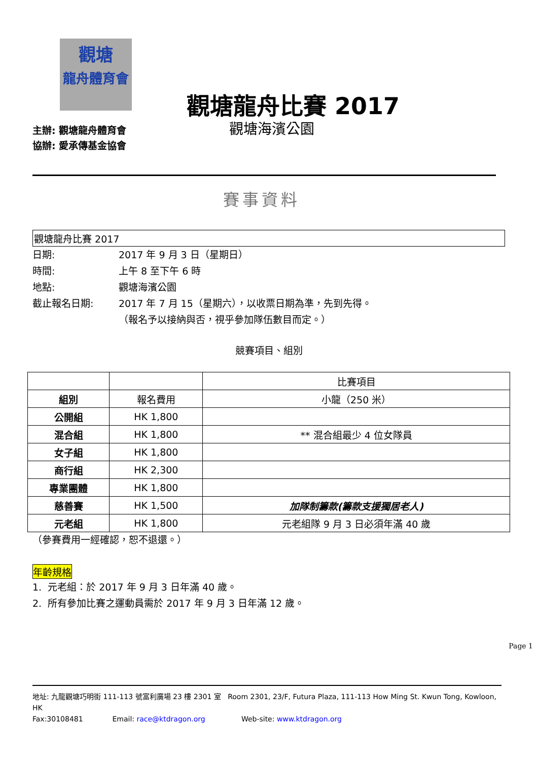觀塘
龍舟體育會
主辦: 觀塘龍舟體育會
協辦: 愛承傳基金協會
觀塘龍舟比賽 2017
觀塘海濱公園
賽事資料
觀塘龍舟比賽 2017
日期: 2017 年 9 月 3 日（星期日）
時間: 上午 8 至下午 6 時
地點: 觀塘海濱公園
截止報名日期: 2017 年 7 月 15（星期六），以收票日期為準，先到先得。
（報名予以接納與否，視乎參加隊伍數目而定。）
競賽項目、組別
| | | 比賽項目 |
| 組別 | 報名費用 | 小龍（250 米） |
| 公開組 | HK 1,800 | |
| 混合組 | HK 1,800 | ** 混合組最少 4 位女隊員 |
| 女子組 | HK 1,800 | |
| 商行組 | HK 2,300 | |
| 專業團體 | HK 1,800 | |
| 慈善賽 | HK 1,500 | 加隊制籌款(籌款支援獨居老人) |
| 元老組 | HK 1,800 | 元老組隊 9 月 3 日必須年滿 40 歲 |
（參賽費用一經確認，恕不退還。）
年齡規格
1. 元老組：於 2017 年 9 月 3 日年滿 40 歲。
2. 所有參加比賽之運動員需於 2017 年 9 月 3 日年滿 12 歲。
Page 1
地址: 九龍觀塘巧明街 111-113 號富利廣場 23 樓 2301 室 Room 2301, 23/F, Futura Plaza, 111-113 How Ming St. Kwun Tong, Kowloon, HK
Fax:30108481 Email: race@ktdragon.org Web-site: www.ktdragon.org